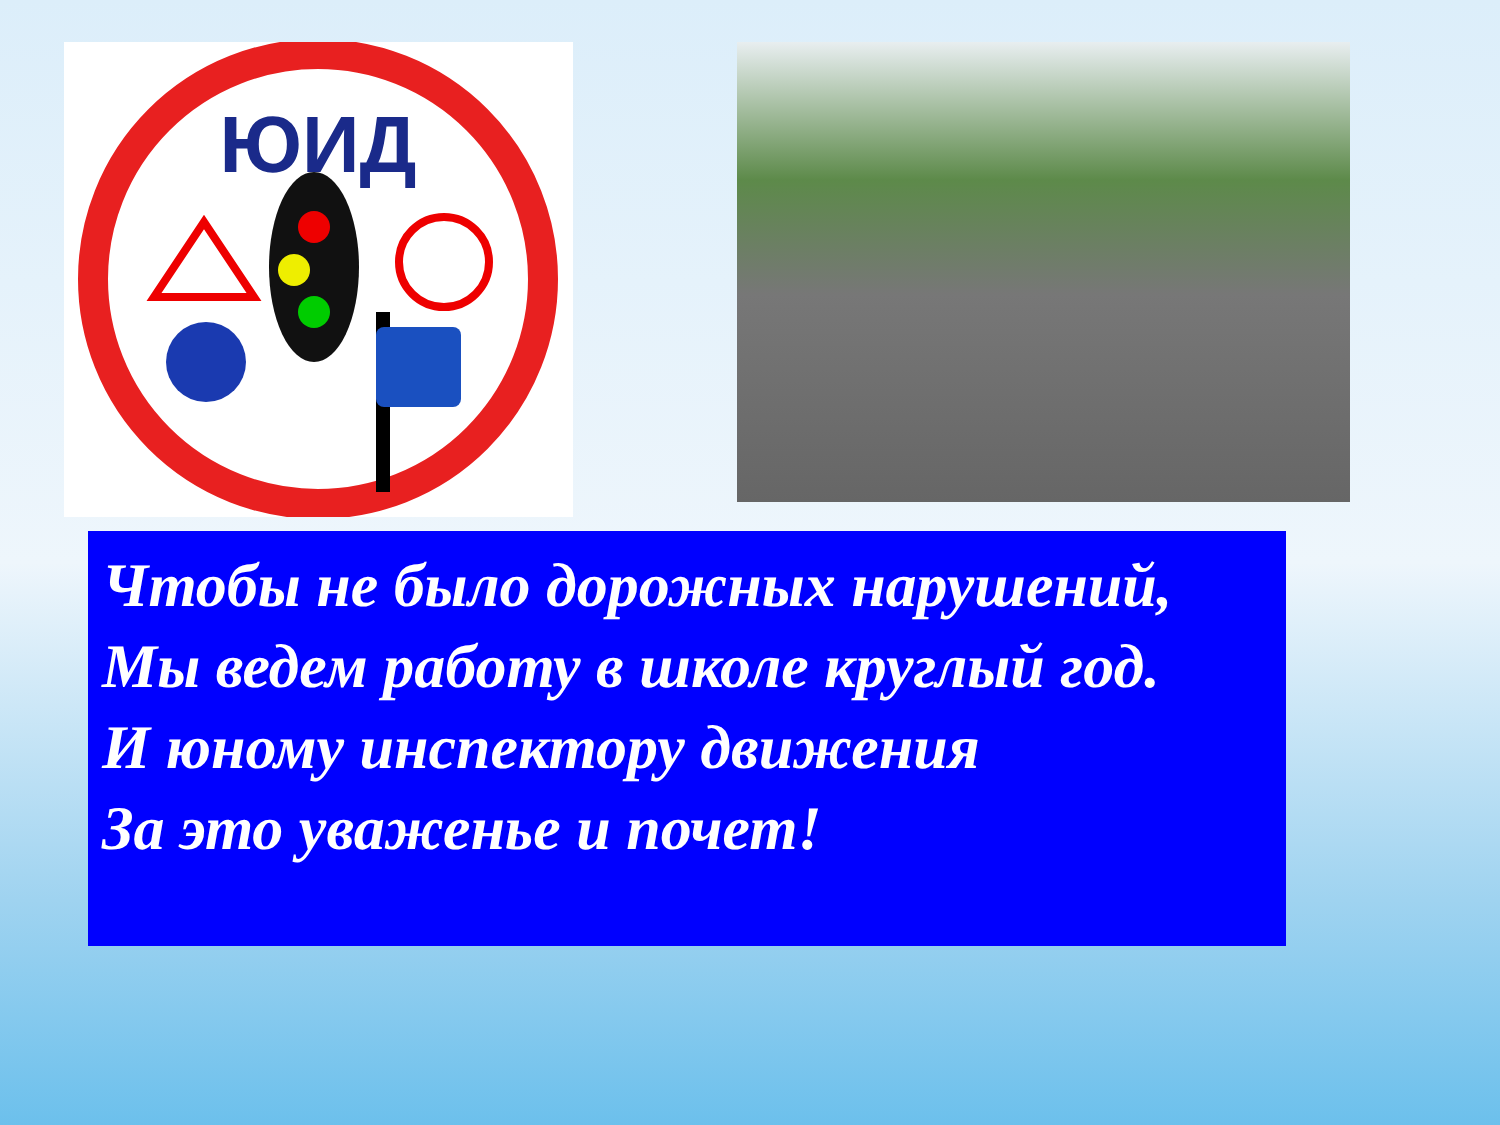ЮИД
Чтобы не было дорожных нарушений,
Мы ведем работу в школе круглый год.
И юному инспектору движения
За это уваженье и почет!